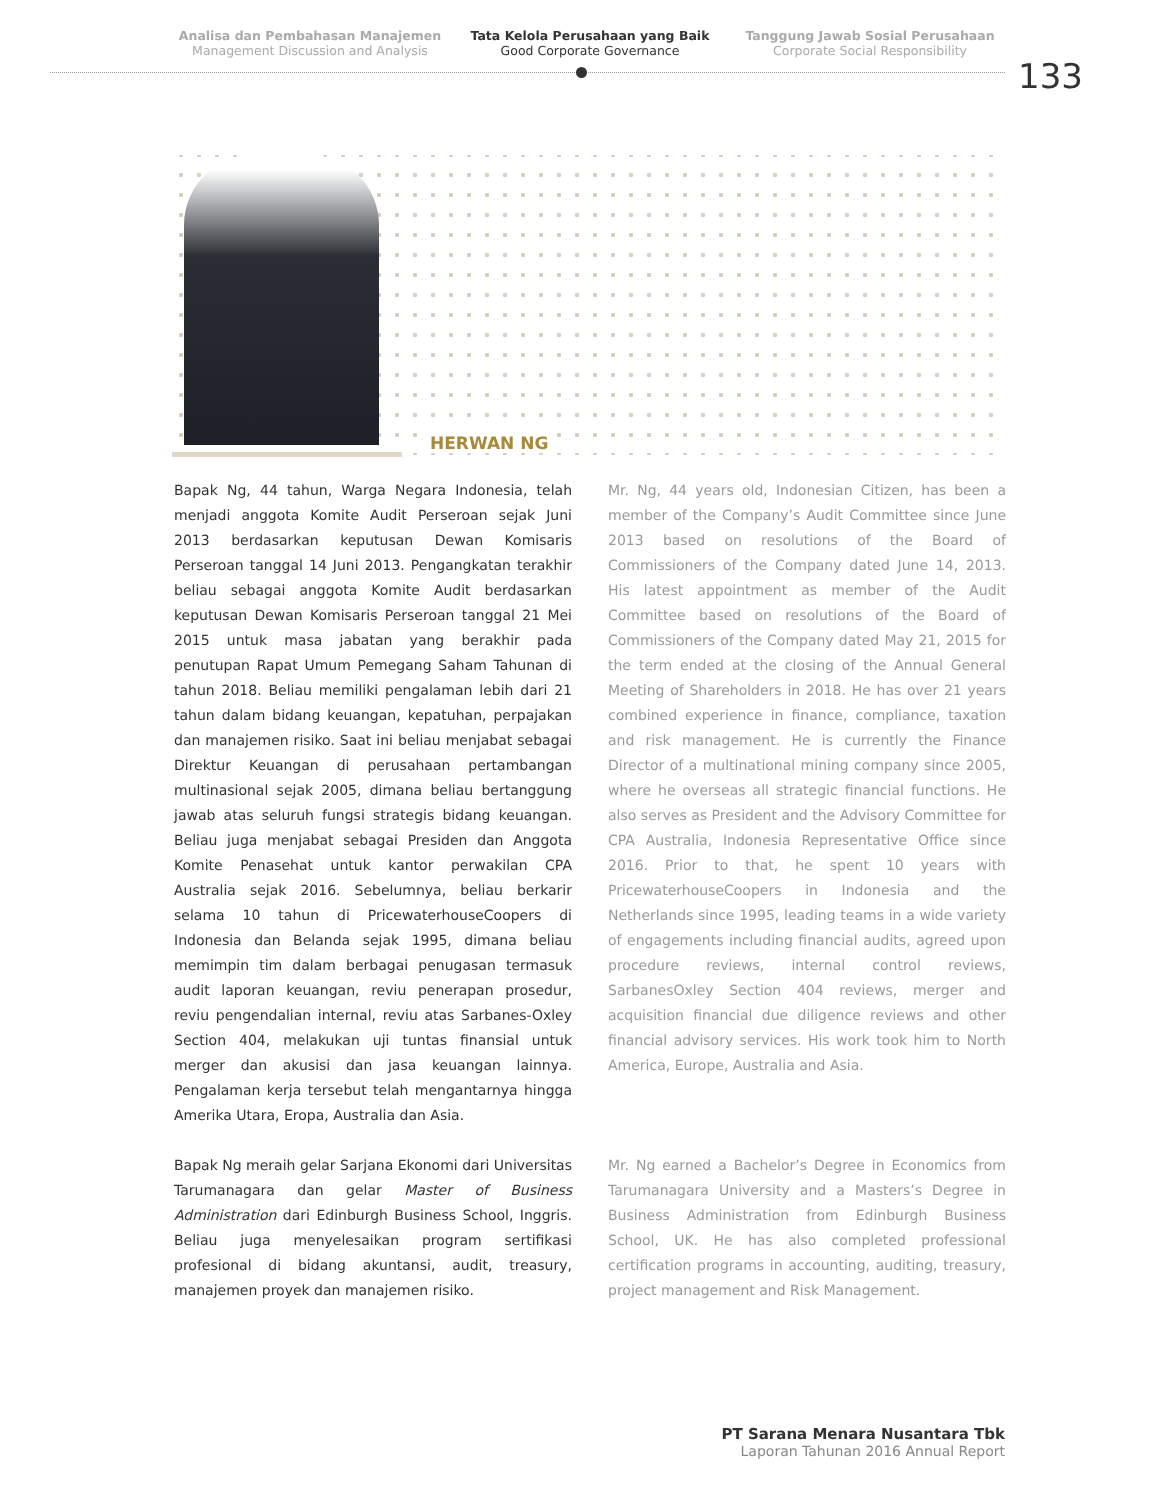Analisa dan Pembahasan Manajemen
Management Discussion and Analysis
Tata Kelola Perusahaan yang Baik
Good Corporate Governance
Tanggung Jawab Sosial Perusahaan
Corporate Social Responsibility
133
HERWAN NG
Bapak Ng, 44 tahun, Warga Negara Indonesia, telah menjadi anggota Komite Audit Perseroan sejak Juni 2013 berdasarkan keputusan Dewan Komisaris Perseroan tanggal 14 Juni 2013. Pengangkatan terakhir beliau sebagai anggota Komite Audit berdasarkan keputusan Dewan Komisaris Perseroan tanggal 21 Mei 2015 untuk masa jabatan yang berakhir pada penutupan Rapat Umum Pemegang Saham Tahunan di tahun 2018. Beliau memiliki pengalaman lebih dari 21 tahun dalam bidang keuangan, kepatuhan, perpajakan dan manajemen risiko. Saat ini beliau menjabat sebagai Direktur Keuangan di perusahaan pertambangan multinasional sejak 2005, dimana beliau bertanggung jawab atas seluruh fungsi strategis bidang keuangan. Beliau juga menjabat sebagai Presiden dan Anggota Komite Penasehat untuk kantor perwakilan CPA Australia sejak 2016. Sebelumnya, beliau berkarir selama 10 tahun di PricewaterhouseCoopers di Indonesia dan Belanda sejak 1995, dimana beliau memimpin tim dalam berbagai penugasan termasuk audit laporan keuangan, reviu penerapan prosedur, reviu pengendalian internal, reviu atas Sarbanes-Oxley Section 404, melakukan uji tuntas finansial untuk merger dan akusisi dan jasa keuangan lainnya. Pengalaman kerja tersebut telah mengantarnya hingga Amerika Utara, Eropa, Australia dan Asia.
Bapak Ng meraih gelar Sarjana Ekonomi dari Universitas Tarumanagara dan gelar Master of Business Administration dari Edinburgh Business School, Inggris. Beliau juga menyelesaikan program sertifikasi profesional di bidang akuntansi, audit, treasury, manajemen proyek dan manajemen risiko.
Mr. Ng, 44 years old, Indonesian Citizen, has been a member of the Company’s Audit Committee since June 2013 based on resolutions of the Board of Commissioners of the Company dated June 14, 2013. His latest appointment as member of the Audit Committee based on resolutions of the Board of Commissioners of the Company dated May 21, 2015 for the term ended at the closing of the Annual General Meeting of Shareholders in 2018. He has over 21 years combined experience in finance, compliance, taxation and risk management. He is currently the Finance Director of a multinational mining company since 2005, where he overseas all strategic financial functions. He also serves as President and the Advisory Committee for CPA Australia, Indonesia Representative Office since 2016. Prior to that, he spent 10 years with PricewaterhouseCoopers in Indonesia and the Netherlands since 1995, leading teams in a wide variety of engagements including financial audits, agreed upon procedure reviews, internal control reviews, SarbanesOxley Section 404 reviews, merger and acquisition financial due diligence reviews and other financial advisory services. His work took him to North America, Europe, Australia and Asia.
Mr. Ng earned a Bachelor’s Degree in Economics from Tarumanagara University and a Masters’s Degree in Business Administration from Edinburgh Business School, UK. He has also completed professional certification programs in accounting, auditing, treasury, project management and Risk Management.
PT Sarana Menara Nusantara Tbk
Laporan Tahunan 2016 Annual Report